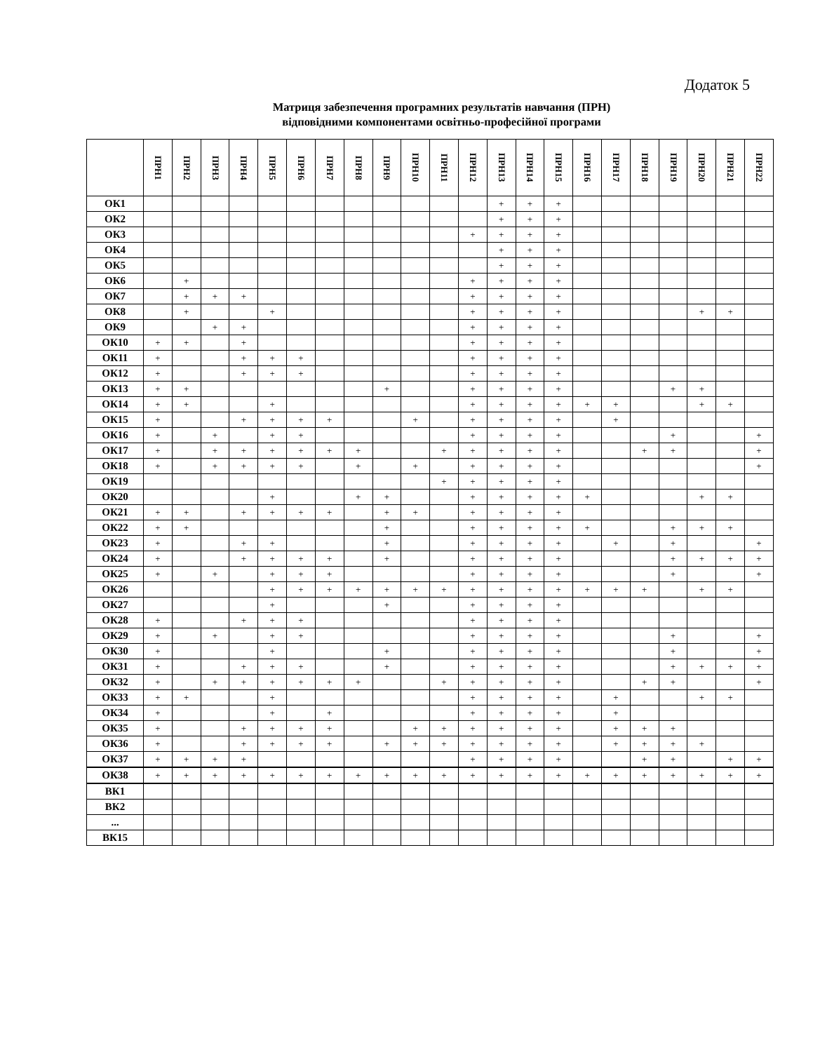Додаток 5
Матриця забезпечення програмних результатів навчання (ПРН)
відповідними компонентами освітньо-професійної програми
| | ПРН1 | ПРН2 | ПРН3 | ПРН4 | ПРН5 | ПРН6 | ПРН7 | ПРН8 | ПРН9 | ПРН10 | ПРН11 | ПРН12 | ПРН13 | ПРН14 | ПРН15 | ПРН16 | ПРН17 | ПРН18 | ПРН19 | ПРН20 | ПРН21 | ПРН22 |
| --- | --- | --- | --- | --- | --- | --- | --- | --- | --- | --- | --- | --- | --- | --- | --- | --- | --- | --- | --- | --- | --- | --- |
| ОК1 | | | | | | | | | | | | | + | + | + | | | | | | | |
| ОК2 | | | | | | | | | | | | | + | + | + | | | | | | | |
| ОК3 | | | | | | | | | | | | + | + | + | + | | | | | | | |
| ОК4 | | | | | | | | | | | | | + | + | + | | | | | | | |
| ОК5 | | | | | | | | | | | | | + | + | + | | | | | | | |
| ОК6 | | + | | | | | | | | | | + | + | + | + | | | | | | | |
| ОК7 | | + | + | + | | | | | | | | + | + | + | + | | | | | | | |
| ОК8 | | + | | | + | | | | | | | + | + | + | + | | | | | + | + | |
| ОК9 | | | + | + | | | | | | | | + | + | + | + | | | | | | | |
| ОК10 | + | + | | + | | | | | | | | + | + | + | + | | | | | | | |
| ОК11 | + | | | + | + | + | | | | | | + | + | + | + | | | | | | | |
| ОК12 | + | | | + | + | + | | | | | | + | + | + | + | | | | | | | |
| ОК13 | + | + | | | | | | | + | | | + | + | + | + | | | | + | + | | |
| ОК14 | + | + | | | + | | | | | | | + | + | + | + | + | + | | | + | + | |
| ОК15 | + | | | + | + | + | + | | | + | | + | + | + | + | | + | | | | | |
| ОК16 | + | | + | | + | + | | | | | | + | + | + | + | | | | + | | | + |
| ОК17 | + | | + | + | + | + | + | + | | | + | + | + | + | + | | | + | + | | | + |
| ОК18 | + | | + | + | + | + | | + | | + | | + | + | + | + | | | | | | | + |
| ОК19 | | | | | | | | | | | + | + | + | + | + | | | | | | | |
| ОК20 | | | | | + | | | + | + | | | + | + | + | + | + | | | | + | + | |
| ОК21 | + | + | | + | + | + | + | | + | + | | + | + | + | + | | | | | | | |
| ОК22 | + | + | | | | | | | + | | | + | + | + | + | + | | | + | + | + | |
| ОК23 | + | | | + | + | | | | + | | | + | + | + | + | | + | | + | | | + |
| ОК24 | + | | | + | + | + | + | | + | | | + | + | + | + | | | | + | + | + | + |
| ОК25 | + | | + | | + | + | + | | | | | + | + | + | + | | | | + | | | + |
| ОК26 | | | | | + | + | + | + | + | + | + | + | + | + | + | + | + | + | | + | + | |
| ОК27 | | | | | + | | | | + | | | + | + | + | + | | | | | | | |
| ОК28 | + | | | + | + | + | | | | | | + | + | + | + | | | | | | | |
| ОК29 | + | | + | | + | + | | | | | | + | + | + | + | | | | + | | | + |
| ОК30 | + | | | | + | | | | + | | | + | + | + | + | | | | + | | | + |
| ОК31 | + | | | + | + | + | | | + | | | + | + | + | + | | | | + | + | + | + |
| ОК32 | + | | + | + | + | + | + | + | | | + | + | + | + | + | | | + | + | | | + |
| ОК33 | + | + | | | + | | | | | | | + | + | + | + | | + | | | + | + | |
| ОК34 | + | | | | + | | + | | | | | + | + | + | + | | + | | | | | |
| ОК35 | + | | | + | + | + | + | | | + | + | + | + | + | + | | + | + | + | | | |
| ОК36 | + | | | + | + | + | + | | + | + | + | + | + | + | + | | + | + | + | + | | |
| ОК37 | + | + | + | + | | | | | | | | + | + | + | + | | | + | + | | + | + |
| ОК38 | + | + | + | + | + | + | + | + | + | + | + | + | + | + | + | + | + | + | + | + | + | + |
| ВК1 | | | | | | | | | | | | | | | | | | | | | | |
| ВК2 | | | | | | | | | | | | | | | | | | | | | | |
| ... | | | | | | | | | | | | | | | | | | | | | | |
| ВК15 | | | | | | | | | | | | | | | | | | | | | | |